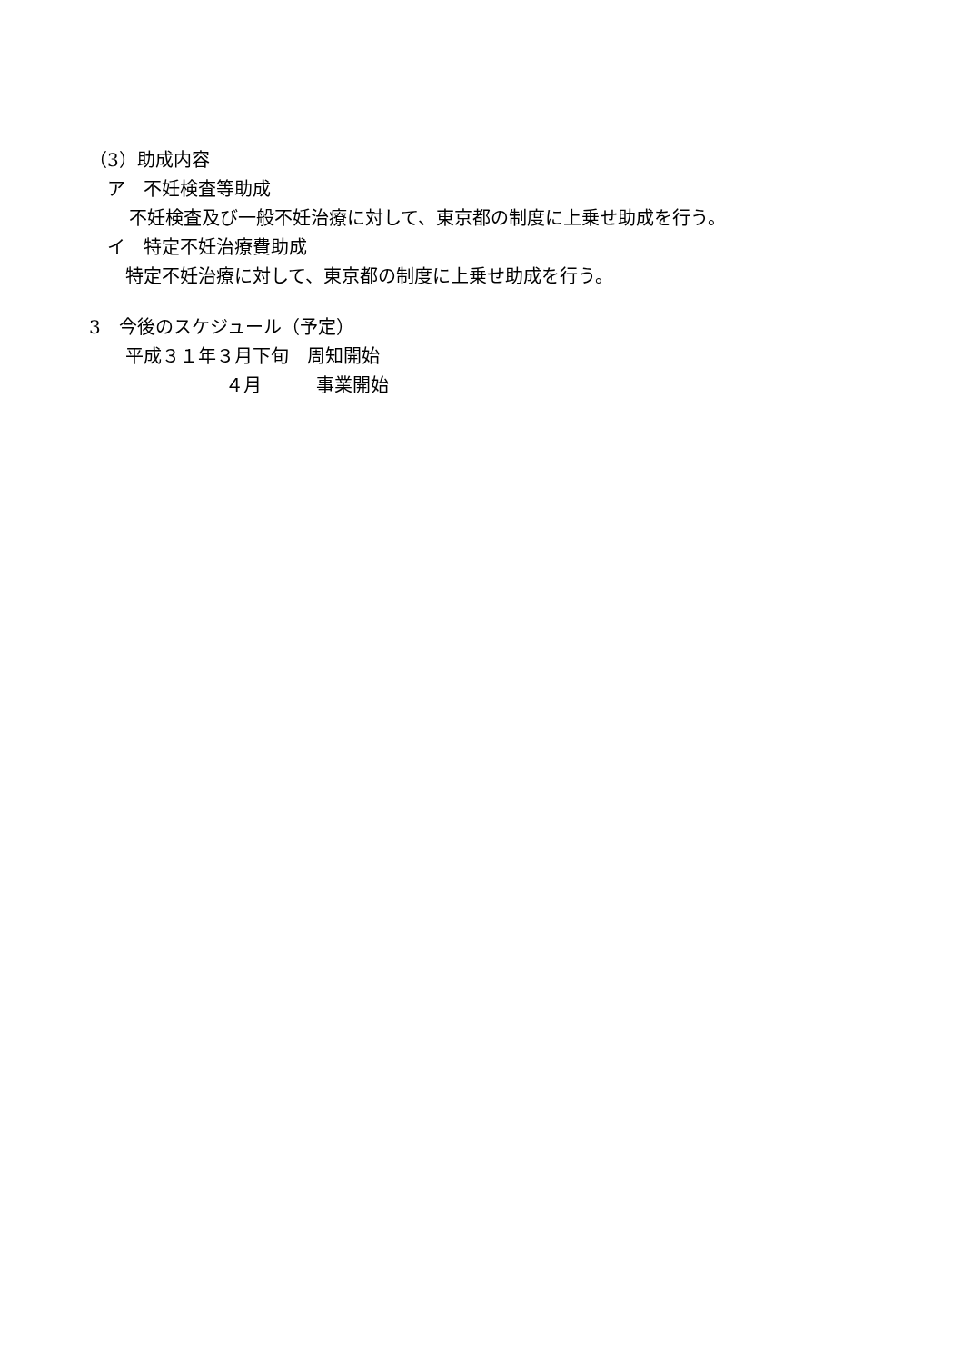（3）助成内容
ア　不妊検査等助成
不妊検査及び一般不妊治療に対して、東京都の制度に上乗せ助成を行う。
イ　特定不妊治療費助成
特定不妊治療に対して、東京都の制度に上乗せ助成を行う。
3　今後のスケジュール（予定）
平成３１年３月下旬　周知開始
４月　　　事業開始